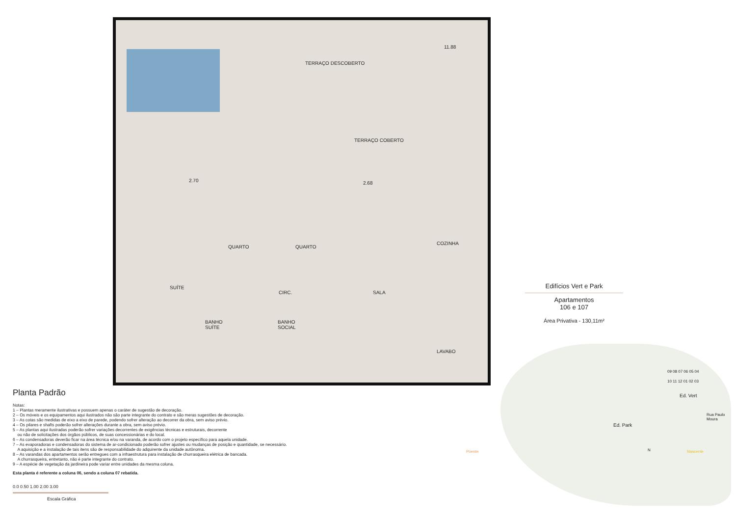TERRAÇO DESCOBERTO
11.88
TERRAÇO COBERTO
2.70 2.68
QUARTO QUARTO
COZINHA
SUÍTE
CIRC. SALA
BANHO
SUÍTE
BANHO
SOCIAL
LAVABO
Planta Padrão
Notas:
1 – Plantas meramente ilustrativas e possuem apenas o caráter de sugestão de decoração.
2 – Os móveis e os equipamentos aqui ilustrados não são parte integrante do contrato e são meras sugestões de decoração.
3 – As cotas são medidas de eixo a eixo de parede, podendo sofrer alteração ao decorrer da obra, sem aviso prévio.
4 – Os pilares e shafts poderão sofrer alterações durante a obra, sem aviso prévio.
5 – As plantas aqui ilustradas poderão sofrer variações decorrentes de exigências técnicas e estruturais, decorrente
ou não de solicitações dos órgãos públicos, de suas concessionárias e do local.
6 – As condensadoras deverão ficar na área técnica e/ou na varanda, de acordo com o projeto específico para aquela unidade.
7 – As evaporadoras e condensadoras do sistema de ar-condicionado poderão sofrer ajustes ou mudanças de posição e quantidade, se necessário.
A aquisição e a instalação de tais itens são de responsabilidade do adquirente da unidade autônoma.
8 – As varandas dos apartamentos serão entregues com a infraestrutura para instalação de churrasqueira elétrica de bancada.
A churrasqueira, entretanto, não é parte integrante do contrato.
9 – A espécie de vegetação da jardineira pode variar entre unidades da mesma coluna.
Esta planta é referente a coluna 06, sendo a coluna 07 rebatida.
0.0 0.50 1.00 2.00 3.00
Escala Gráfica
Edifícios Vert e Park
Apartamentos
106 e 107
Área Privativa - 130,11m²
09 08 07 06 05 04
10 11 12 01 02 03
Ed. Vert
Ed. Park
Rua Paulo Moura
Poente Nascente N